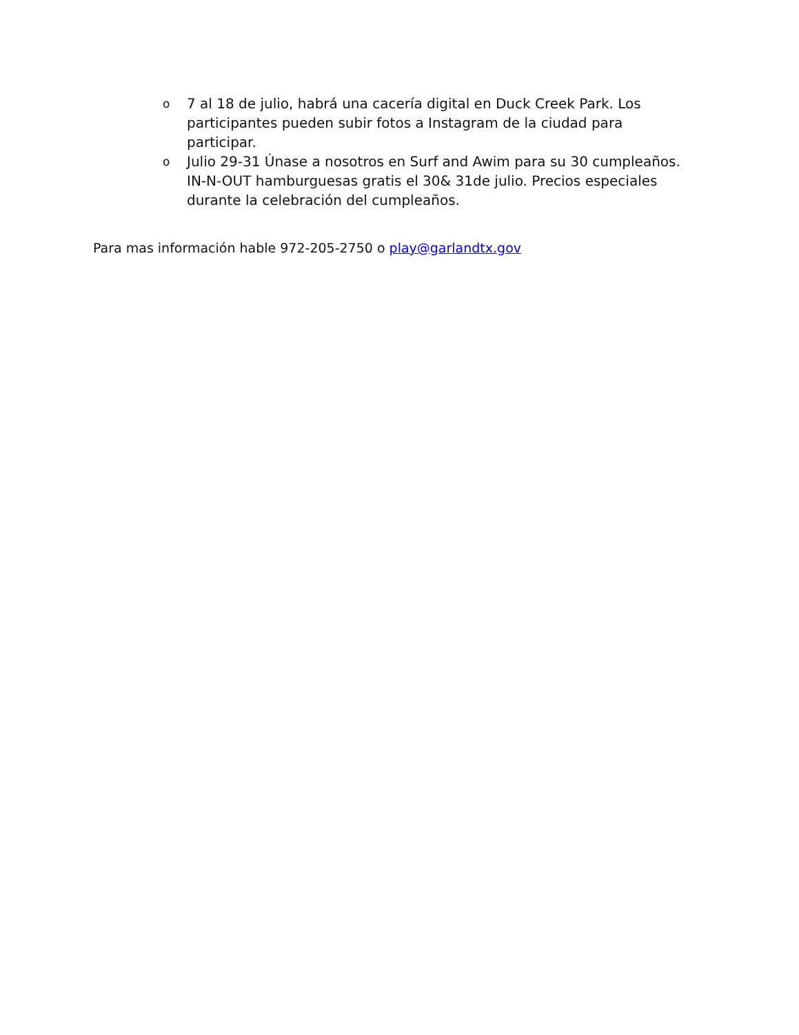o 7 al 18 de julio, habrá una cacería digital en Duck Creek Park. Los participantes pueden subir fotos a Instagram de la ciudad para participar.
o Julio 29-31 Únase a nosotros en Surf and Awim para su 30 cumpleaños. IN-N-OUT hamburguesas gratis el 30& 31de julio. Precios especiales durante la celebración del cumpleaños.
Para mas información hable 972-205-2750 o play@garlandtx.gov